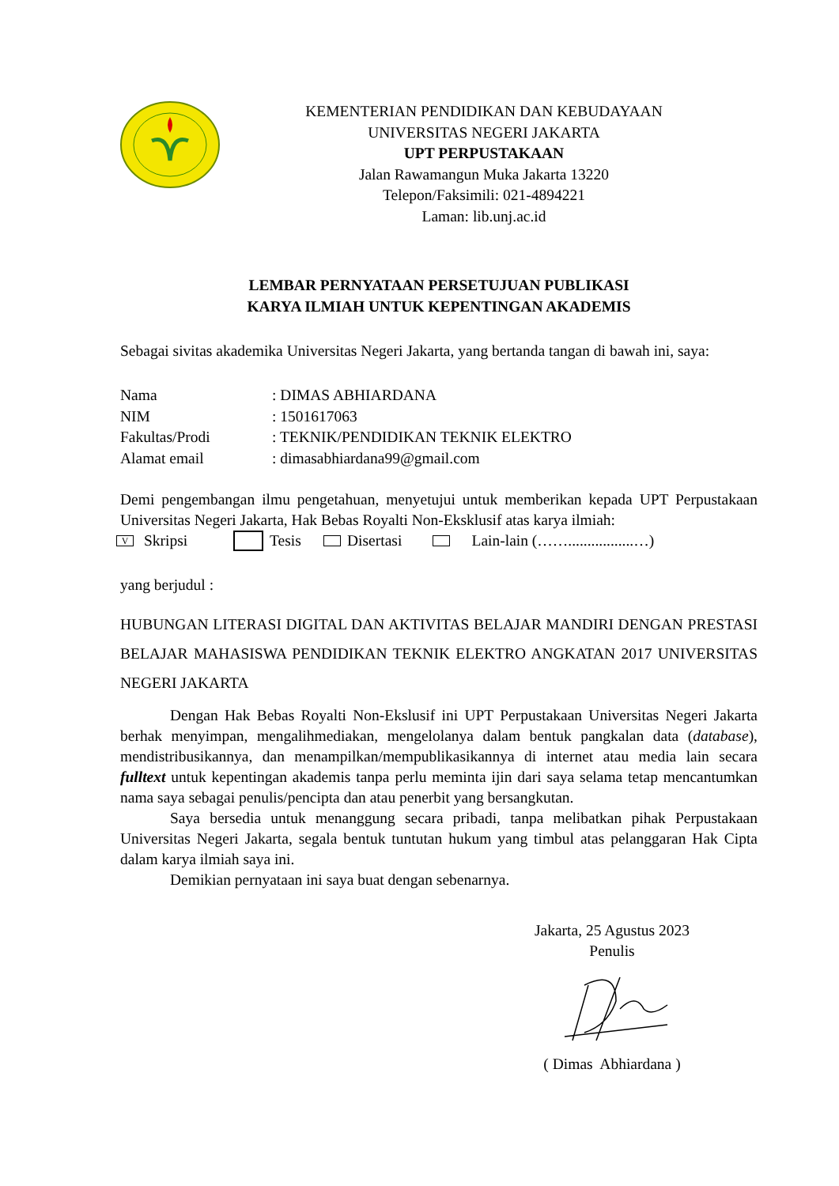KEMENTERIAN PENDIDIKAN DAN KEBUDAYAAN
UNIVERSITAS NEGERI JAKARTA
UPT PERPUSTAKAAN
Jalan Rawamangun Muka Jakarta 13220
Telepon/Faksimili: 021-4894221
Laman: lib.unj.ac.id
LEMBAR PERNYATAAN PERSETUJUAN PUBLIKASI
KARYA ILMIAH UNTUK KEPENTINGAN AKADEMIS
Sebagai sivitas akademika Universitas Negeri Jakarta, yang bertanda tangan di bawah ini, saya:
Nama: DIMAS ABHIARDANA
NIM: 1501617063
Fakultas/Prodi: TEKNIK/PENDIDIKAN TEKNIK ELEKTRO
Alamat email: dimasabhiardana99@gmail.com
Demi pengembangan ilmu pengetahuan, menyetujui untuk memberikan kepada UPT Perpustakaan Universitas Negeri Jakarta, Hak Bebas Royalti Non-Eksklusif atas karya ilmiah:
V Skripsi Tesis Disertasi Lain-lain (…….................…)
yang berjudul :
HUBUNGAN LITERASI DIGITAL DAN AKTIVITAS BELAJAR MANDIRI DENGAN PRESTASI BELAJAR MAHASISWA PENDIDIKAN TEKNIK ELEKTRO ANGKATAN 2017 UNIVERSITAS NEGERI JAKARTA
Dengan Hak Bebas Royalti Non-Ekslusif ini UPT Perpustakaan Universitas Negeri Jakarta berhak menyimpan, mengalihmediakan, mengelolanya dalam bentuk pangkalan data (database), mendistribusikannya, dan menampilkan/mempublikasikannya di internet atau media lain secara fulltext untuk kepentingan akademis tanpa perlu meminta ijin dari saya selama tetap mencantumkan nama saya sebagai penulis/pencipta dan atau penerbit yang bersangkutan.
Saya bersedia untuk menanggung secara pribadi, tanpa melibatkan pihak Perpustakaan Universitas Negeri Jakarta, segala bentuk tuntutan hukum yang timbul atas pelanggaran Hak Cipta dalam karya ilmiah saya ini.
Demikian pernyataan ini saya buat dengan sebenarnya.
Jakarta, 25 Agustus 2023
Penulis
( Dimas Abhiardana )